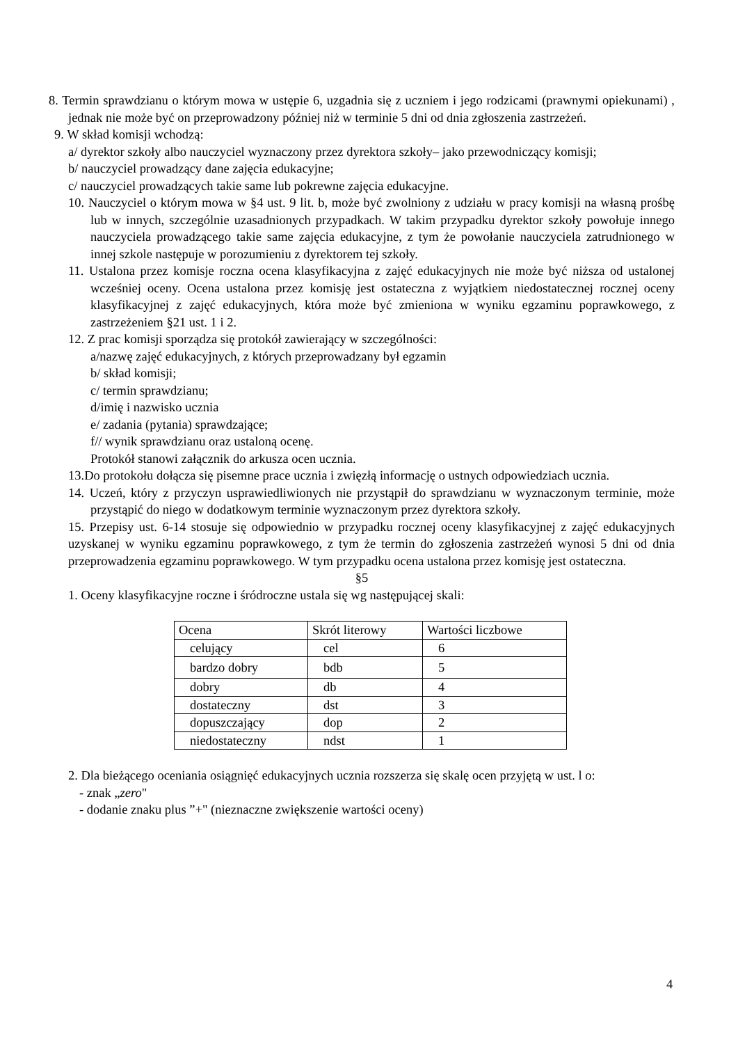8. Termin sprawdzianu o którym mowa w ustępie 6, uzgadnia się z uczniem i jego rodzicami (prawnymi opiekunami) , jednak nie może być on przeprowadzony później niż w terminie 5 dni od dnia zgłoszenia zastrzeżeń.
9. W skład komisji wchodzą:
a/ dyrektor szkoły albo nauczyciel wyznaczony przez dyrektora szkoły– jako przewodniczący komisji;
b/ nauczyciel prowadzący dane zajęcia edukacyjne;
c/ nauczyciel prowadzących takie same lub pokrewne zajęcia edukacyjne.
10. Nauczyciel o którym mowa w §4 ust. 9 lit. b, może być zwolniony z udziału w pracy komisji na własną prośbę lub w innych, szczególnie uzasadnionych przypadkach. W takim przypadku dyrektor szkoły powołuje innego nauczyciela prowadzącego takie same zajęcia edukacyjne, z tym że powołanie nauczyciela zatrudnionego w innej szkole następuje w porozumieniu z dyrektorem tej szkoły.
11. Ustalona przez komisje roczna ocena klasyfikacyjna z zajęć edukacyjnych nie może być niższa od ustalonej wcześniej oceny. Ocena ustalona przez komisję jest ostateczna z wyjątkiem niedostatecznej rocznej oceny klasyfikacyjnej z zajęć edukacyjnych, która może być zmieniona w wyniku egzaminu poprawkowego, z zastrzeżeniem §21 ust. 1 i 2.
12. Z prac komisji sporządza się protokół zawierający w szczególności:
a/nazwę zajęć edukacyjnych, z których przeprowadzany był egzamin
b/ skład komisji;
c/ termin sprawdzianu;
d/imię i nazwisko ucznia
e/ zadania (pytania) sprawdzające;
f// wynik sprawdzianu oraz ustaloną ocenę.
Protokół stanowi załącznik do arkusza ocen ucznia.
13.Do protokołu dołącza się pisemne prace ucznia i zwięzłą informację o ustnych odpowiedziach ucznia.
14. Uczeń, który z przyczyn usprawiedliwionych nie przystąpił do sprawdzianu w wyznaczonym terminie, może przystąpić do niego w dodatkowym terminie wyznaczonym przez dyrektora szkoły.
15. Przepisy ust. 6-14 stosuje się odpowiednio w przypadku rocznej oceny klasyfikacyjnej z zajęć edukacyjnych uzyskanej w wyniku egzaminu poprawkowego, z tym że termin do zgłoszenia zastrzeżeń wynosi 5 dni od dnia przeprowadzenia egzaminu poprawkowego. W tym przypadku ocena ustalona przez komisję jest ostateczna.
§5
1. Oceny klasyfikacyjne roczne i śródroczne ustala się wg następującej skali:
| Ocena | Skrót literowy | Wartości liczbowe |
| celujący | cel | 6 |
| bardzo dobry | bdb | 5 |
| dobry | db | 4 |
| dostateczny | dst | 3 |
| dopuszczający | dop | 2 |
| niedostateczny | ndst | 1 |
2. Dla bieżącego oceniania osiągnięć edukacyjnych ucznia rozszerza się skalę ocen przyjętą w ust. l o:
- znak „zero"
- dodanie znaku plus ”+" (nieznaczne zwiększenie wartości oceny)
4